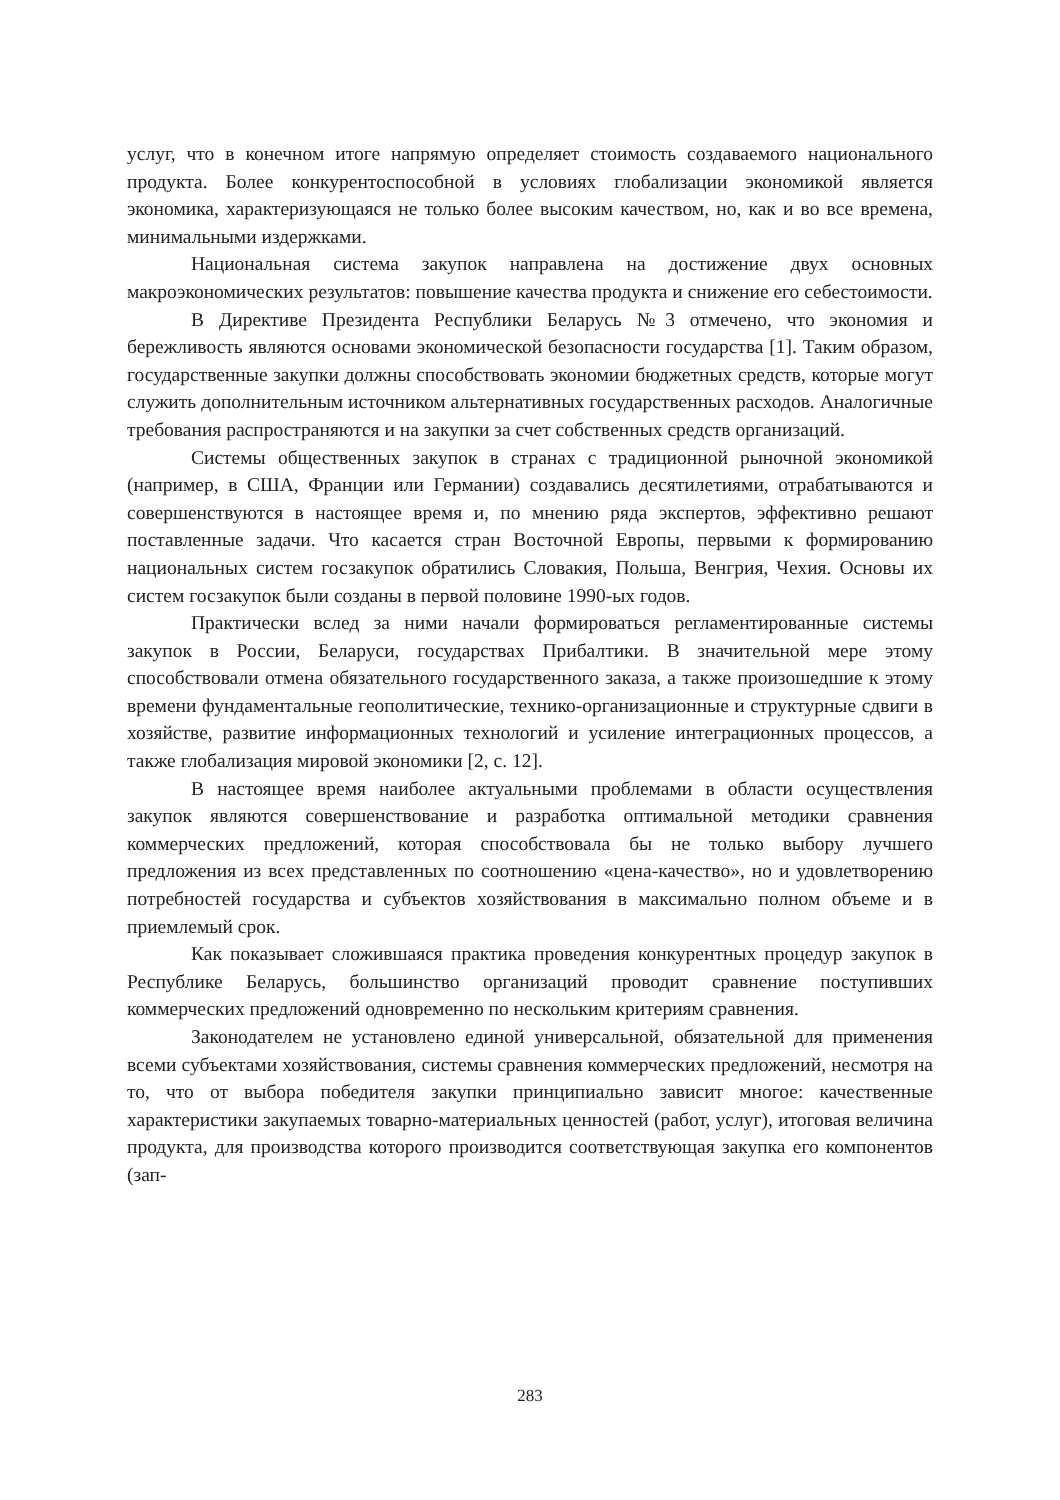услуг, что в конечном итоге напрямую определяет стоимость создаваемого национального продукта. Более конкурентоспособной в условиях глобализации экономикой является экономика, характеризующаяся не только более высоким качеством, но, как и во все времена, минимальными издержками.
Национальная система закупок направлена на достижение двух основных макроэкономических результатов: повышение качества продукта и снижение его себестоимости.
В Директиве Президента Республики Беларусь №3 отмечено, что экономия и бережливость являются основами экономической безопасности государства [1]. Таким образом, государственные закупки должны способствовать экономии бюджетных средств, которые могут служить дополнительным источником альтернативных государственных расходов. Аналогичные требования распространяются и на закупки за счет собственных средств организаций.
Системы общественных закупок в странах с традиционной рыночной экономикой (например, в США, Франции или Германии) создавались десятилетиями, отрабатываются и совершенствуются в настоящее время и, по мнению ряда экспертов, эффективно решают поставленные задачи. Что касается стран Восточной Европы, первыми к формированию национальных систем госзакупок обратились Словакия, Польша, Венгрия, Чехия. Основы их систем госзакупок были созданы в первой половине 1990-ых годов.
Практически вслед за ними начали формироваться регламентированные системы закупок в России, Беларуси, государствах Прибалтики. В значительной мере этому способствовали отмена обязательного государственного заказа, а также произошедшие к этому времени фундаментальные геополитические, технико-организационные и структурные сдвиги в хозяйстве, развитие информационных технологий и усиление интеграционных процессов, а также глобализация мировой экономики [2, с. 12].
В настоящее время наиболее актуальными проблемами в области осуществления закупок являются совершенствование и разработка оптимальной методики сравнения коммерческих предложений, которая способствовала бы не только выбору лучшего предложения из всех представленных по соотношению «цена-качество», но и удовлетворению потребностей государства и субъектов хозяйствования в максимально полном объеме и в приемлемый срок.
Как показывает сложившаяся практика проведения конкурентных процедур закупок в Республике Беларусь, большинство организаций проводит сравнение поступивших коммерческих предложений одновременно по нескольким критериям сравнения.
Законодателем не установлено единой универсальной, обязательной для применения всеми субъектами хозяйствования, системы сравнения коммерческих предложений, несмотря на то, что от выбора победителя закупки принципиально зависит многое: качественные характеристики закупаемых товарно-материальных ценностей (работ, услуг), итоговая величина продукта, для производства которого производится соответствующая закупка его компонентов (зап-
283